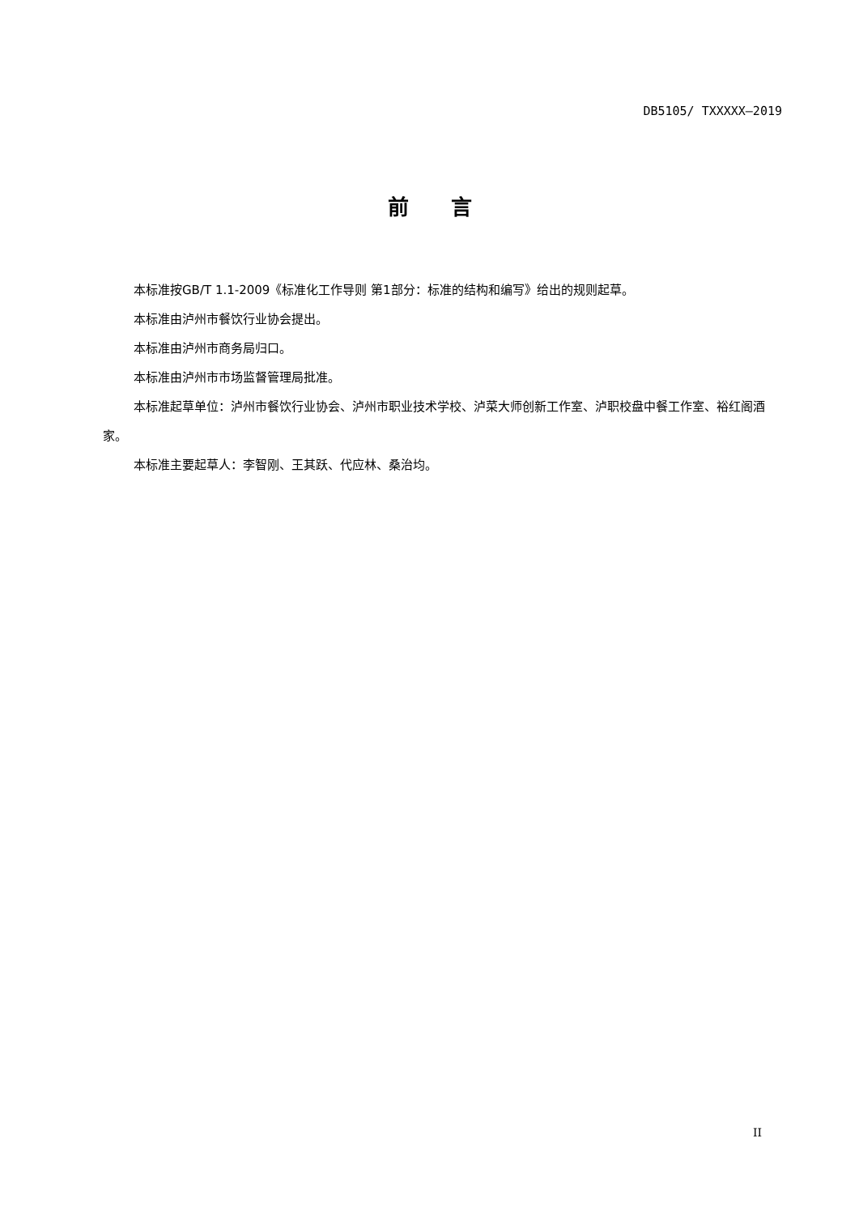DB5105/ TXXXXX—2019
前　　言
本标准按GB/T 1.1-2009《标准化工作导则 第1部分：标准的结构和编写》给出的规则起草。
本标准由泸州市餐饮行业协会提出。
本标准由泸州市商务局归口。
本标准由泸州市市场监督管理局批准。
本标准起草单位：泸州市餐饮行业协会、泸州市职业技术学校、泸菜大师创新工作室、泸职校盘中餐工作室、裕红阁酒家。
本标准主要起草人：李智刚、王其跃、代应林、桑治均。
II